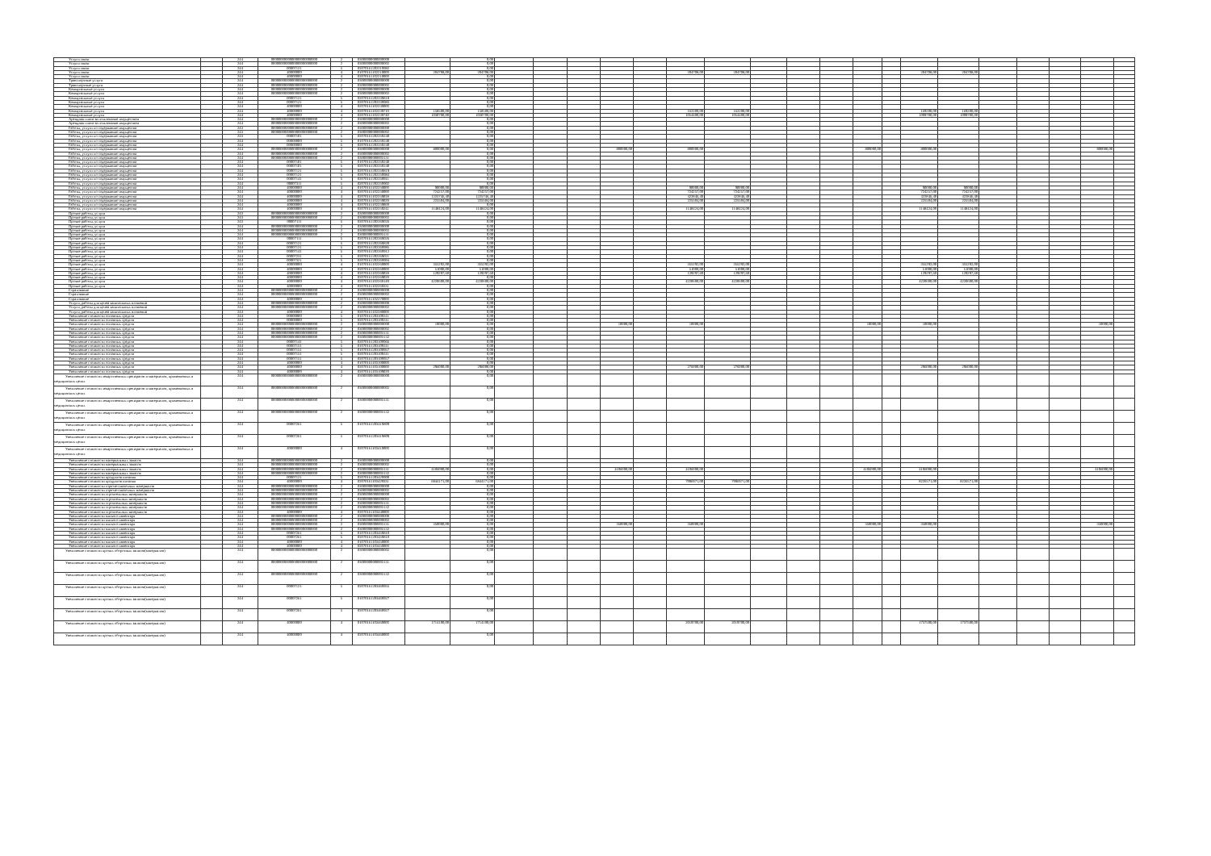| Услуги связи | | 244 | 0000000000000000000000000 | 2 | 03000000000000000 | | 0,00 | | | | | | | | | | | | | | | | | | | | |
| Услуги связи | | 244 | 0000000000000000000000000 | 2 | 03000000000000002 | | 0,00 | | | | | | | | | | | | | | | | | | | | |
| Услуги связи | | 244 | 00007121 | 5 | 02070161202219982 | | 0,00 | | | | | | | | | | | | | | | | | | | | |
| Услуги связи | | 244 | 40000000 | 4 | 01070161102210000 | 204708,00 | 204708,00 | | | | | | 204708,00 | 204708,00 | | | | | | 204708,00 | 204708,00 | | | | | | |
| Услуги связи | | 244 | 40000000 | 4 | 02070161102210000 | | 0,00 | | | | | | | | | | | | | | | | | | | | |
| Транспортные услуги | | 244 | 0000000000000000000000000 | 2 | 03000000000000000 | | 0,00 | | | | | | | | | | | | | | | | | | | | |
| Транспортные услуги | | 244 | 0000000000000000000000000 | 2 | 03000000000000002 | | 0,00 | | | | | | | | | | | | | | | | | | | | |
| Коммунальные услуги | | 244 | 0000000000000000000000000 | 2 | 03000000000000000 | | 0,00 | | | | | | | | | | | | | | | | | | | | |
| Коммунальные услуги | | 244 | 0000000000000000000000000 | 2 | 03000000000000002 | | 0,00 | | | | | | | | | | | | | | | | | | | | |
| Коммунальные услуги | | 244 | 00007121 | 5 | 02070161202239818 | | 0,00 | | | | | | | | | | | | | | | | | | | | |
| Коммунальные услуги | | 244 | 00007121 | 5 | 02070161202239983 | | 0,00 | | | | | | | | | | | | | | | | | | | | |
| Коммунальные услуги | | 244 | 40000000 | 4 | 02070161102230000 | | 0,00 | | | | | | | | | | | | | | | | | | | | |
| Коммунальные услуги | | 244 | 40000000 | 4 | 02070161102239710 | 158500,00 | 158500,00 | | | | | | 162200,00 | 162200,00 | | | | | | 169200,00 | 169200,00 | | | | | | |
| Коммунальные услуги | | 244 | 40000000 | 4 | 02070161102239740 | 1030700,00 | 1030700,00 | | | | | | 1054400,00 | 1054400,00 | | | | | | 1099700,00 | 1099700,00 | | | | | | |
| Арендная плата за пользование имуществом | | 244 | 0000000000000000000000000 | 2 | 03000000000000000 | | 0,00 | | | | | | | | | | | | | | | | | | | | |
| Арендная плата за пользование имуществом | | 244 | 0000000000000000000000000 | 2 | 03000000000000002 | | 0,00 | | | | | | | | | | | | | | | | | | | | |
| Работы, услуги по содержанию имущества | | 243 | 0000000000000000000000000 | 2 | 03000000000000000 | | 0,00 | | | | | | | | | | | | | | | | | | | | |
| Работы, услуги по содержанию имущества | | 243 | 0000000000000000000000000 | 2 | 03000000000000002 | | 0,00 | | | | | | | | | | | | | | | | | | | | |
| Работы, услуги по содержанию имущества | | 243 | 00007101 | 5 | 02070161202259240 | | 0,00 | | | | | | | | | | | | | | | | | | | | |
| Работы, услуги по содержанию имущества | | 244 | 00000000 | 5 | 01070161202259240 | | 0,00 | | | | | | | | | | | | | | | | | | | | |
| Работы, услуги по содержанию имущества | | 244 | 00000000 | 5 | 02070161202259240 | | 0,00 | | | | | | | | | | | | | | | | | | | | |
| Работы, услуги по содержанию имущества | | 244 | 0000000000000000000000000 | 2 | 03000000000000000 | 800000,00 | 0,00 | | | | 800000,00 | | 800000,00 | | | | | 800000,00 | | 800000,00 | | | | | 800000,00 | | |
| Работы, услуги по содержанию имущества | | 244 | 0000000000000000000000000 | 2 | 03000000000000002 | | 0,00 | | | | | | | | | | | | | | | | | | | | |
| Работы, услуги по содержанию имущества | | 244 | 0000000000000000000000000 | 2 | 03000000000003131 | | 0,00 | | | | | | | | | | | | | | | | | | | | |
| Работы, услуги по содержанию имущества | | 244 | 00007101 | 5 | 01070161202259240 | | 0,00 | | | | | | | | | | | | | | | | | | | | |
| Работы, услуги по содержанию имущества | | 244 | 00007101 | 5 | 02070161202259240 | | 0,00 | | | | | | | | | | | | | | | | | | | | |
| Работы, услуги по содержанию имущества | | 244 | 00007121 | 5 | 02070161202259819 | | 0,00 | | | | | | | | | | | | | | | | | | | | |
| Работы, услуги по содержанию имущества | | 244 | 00007121 | 5 | 02070161202259984 | | 0,00 | | | | | | | | | | | | | | | | | | | | |
| Работы, услуги по содержанию имущества | | 244 | 00007141 | 5 | 02070161202259911 | | 0,00 | | | | | | | | | | | | | | | | | | | | |
| Работы, услуги по содержанию имущества | | 244 | 00007311 | 5 | 02070161202259902 | | 0,00 | | | | | | | | | | | | | | | | | | | | |
| Работы, услуги по содержанию имущества | | 244 | 40000000 | 4 | 01070161102250000 | 90000,00 | 90000,00 | | | | | | 90000,00 | 90000,00 | | | | | | 90000,00 | 90000,00 | | | | | | |
| Работы, услуги по содержанию имущества | | 244 | 40000000 | 4 | 02070161102250000 | 724257,00 | 724257,00 | | | | | | 724257,00 | 724257,00 | | | | | | 724257,00 | 724257,00 | | | | | | |
| Работы, услуги по содержанию имущества | | 244 | 40000000 | 4 | 02070161102259028 | 1225746,40 | 1225746,40 | | | | | | 422846,40 | 422846,40 | | | | | | 422846,40 | 422846,40 | | | | | | |
| Работы, услуги по содержанию имущества | | 244 | 40000000 | 4 | 02070161102259029 | 225504,00 | 225504,00 | | | | | | 225504,00 | 225504,00 | | | | | | 225504,00 | 225504,00 | | | | | | |
| Работы, услуги по содержанию имущества | | 244 | 40000000 | 4 | 02070161102259069 | | 0,00 | | | | | | | | | | | | | | | | | | | | |
| Работы, услуги по содержанию имущества | | 244 | 40000000 | 4 | 02070161102259241 | 1148424,00 | 1148424,00 | | | | | | 1148424,00 | 1148424,00 | | | | | | 1148424,00 | 1148424,00 | | | | | | |
| Прочие работы, услуги | | 243 | 0000000000000000000000000 | 2 | 03000000000000000 | | 0,00 | | | | | | | | | | | | | | | | | | | | |
| Прочие работы, услуги | | 243 | 0000000000000000000000000 | 2 | 03000000000000002 | | 0,00 | | | | | | | | | | | | | | | | | | | | |
| Прочие работы, услуги | | 243 | 00007111 | 5 | 02070161202269026 | | 0,00 | | | | | | | | | | | | | | | | | | | | |
| Прочие работы, услуги | | 244 | 0000000000000000000000000 | 2 | 03000000000000000 | | 0,00 | | | | | | | | | | | | | | | | | | | | |
| Прочие работы, услуги | | 244 | 0000000000000000000000000 | 2 | 03000000000000002 | | 0,00 | | | | | | | | | | | | | | | | | | | | |
| Прочие работы, услуги | | 244 | 0000000000000000000000000 | 2 | 03000000000003131 | | 0,00 | | | | | | | | | | | | | | | | | | | | |
| Прочие работы, услуги | | 244 | 00007111 | 5 | 02070161202269026 | | 0,00 | | | | | | | | | | | | | | | | | | | | |
| Прочие работы, услуги | | 244 | 00007121 | 5 | 02070161202269820 | | 0,00 | | | | | | | | | | | | | | | | | | | | |
| Прочие работы, услуги | | 244 | 00007121 | 5 | 02070161202269985 | | 0,00 | | | | | | | | | | | | | | | | | | | | |
| Прочие работы, услуги | | 244 | 00007141 | 5 | 02070161202269912 | | 0,00 | | | | | | | | | | | | | | | | | | | | |
| Прочие работы, услуги | | 244 | 00007231 | 5 | 02070161202269021 | | 0,00 | | | | | | | | | | | | | | | | | | | | |
| Прочие работы, услуги | | 244 | 00007321 | 5 | 02070161202269904 | | 0,00 | | | | | | | | | | | | | | | | | | | | |
| Прочие работы, услуги | | 244 | 40000000 | 4 | 01070161102260000 | 355292,00 | 355292,00 | | | | | | 355292,00 | 355292,00 | | | | | | 355292,00 | 355292,00 | | | | | | |
| Прочие работы, услуги | | 244 | 40000000 | 4 | 02070161102260000 | 51000,00 | 51000,00 | | | | | | 51000,00 | 51000,00 | | | | | | 51000,00 | 51000,00 | | | | | | |
| Прочие работы, услуги | | 244 | 40000000 | 4 | 02070161102269028 | 129297,60 | 129297,60 | | | | | | 129297,60 | 129297,60 | | | | | | 129297,60 | 129297,60 | | | | | | |
| Прочие работы, услуги | | 244 | 40000000 | 4 | 02070161102269029 | | 0,00 | | | | | | | | | | | | | | | | | | | | |
| Прочие работы, услуги | | 244 | 40000000 | 4 | 02070161102269149 | 4220600,00 | 4220600,00 | | | | | | 4220600,00 | 4220600,00 | | | | | | 4220600,00 | 4220600,00 | | | | | | |
| Прочие работы, услуги | | 244 | 40000000 | 4 | 02070161102269331 | | 0,00 | | | | | | | | | | | | | | | | | | | | |
| Страхование | | 244 | 0000000000000000000000000 | 2 | 03000000000000000 | | 0,00 | | | | | | | | | | | | | | | | | | | | |
| Страхование | | 244 | 0000000000000000000000000 | 2 | 03000000000000002 | | 0,00 | | | | | | | | | | | | | | | | | | | | |
| Страхование | | 244 | 40000000 | 4 | 02070161102270000 | | 0,00 | | | | | | | | | | | | | | | | | | | | |
| Услуги, работы для целей капитальных вложений | | 244 | 0000000000000000000000000 | 2 | 03000000000000000 | | 0,00 | | | | | | | | | | | | | | | | | | | | |
| Услуги, работы для целей капитальных вложений | | 244 | 0000000000000000000000000 | 2 | 03000000000000002 | | 0,00 | | | | | | | | | | | | | | | | | | | | |
| Услуги, работы для целей капитальных вложений | | 244 | 40000000 | 4 | 02070161102280000 | | 0,00 | | | | | | | | | | | | | | | | | | | | |
| Увеличение стоимости основных средств | | 244 | 00000000 | 5 | 01070161203109311 | | 0,00 | | | | | | | | | | | | | | | | | | | | |
| Увеличение стоимости основных средств | | 244 | 00000000 | 5 | 02070161203109311 | | 0,00 | | | | | | | | | | | | | | | | | | | | |
| Увеличение стоимости основных средств | | 244 | 0000000000000000000000000 | 2 | 03000000000000000 | 10000,00 | 0,00 | | | | 10000,00 | | 10000,00 | | | | | 10000,00 | | 10000,00 | | | | | 10000,00 | | |
| Увеличение стоимости основных средств | | 244 | 0000000000000000000000000 | 2 | 03000000000000002 | | 0,00 | | | | | | | | | | | | | | | | | | | | |
| Увеличение стоимости основных средств | | 244 | 0000000000000000000000000 | 2 | 03000000000003131 | | 0,00 | | | | | | | | | | | | | | | | | | | | |
| Увеличение стоимости основных средств | | 244 | 0000000000000000000000000 | 2 | 03000000000003132 | | 0,00 | | | | | | | | | | | | | | | | | | | | |
| Увеличение стоимости основных средств | | 244 | 00007141 | 5 | 02070161203109966 | | 0,00 | | | | | | | | | | | | | | | | | | | | |
| Увеличение стоимости основных средств | | 244 | 00007151 | 5 | 01070161203109311 | | 0,00 | | | | | | | | | | | | | | | | | | | | |
| Увеличение стоимости основных средств | | 244 | 00007151 | 5 | 01070161203109957 | | 0,00 | | | | | | | | | | | | | | | | | | | | |
| Увеличение стоимости основных средств | | 244 | 00007151 | 5 | 02070161203109311 | | 0,00 | | | | | | | | | | | | | | | | | | | | |
| Увеличение стоимости основных средств | | 244 | 00007151 | 5 | 02070161203109957 | | 0,00 | | | | | | | | | | | | | | | | | | | | |
| Увеличение стоимости основных средств | | 244 | 40000000 | 4 | 01070161103100000 | | 0,00 | | | | | | | | | | | | | | | | | | | | |
| Увеличение стоимости основных средств | | 244 | 40000000 | 4 | 02070161103100000 | 296000,00 | 296000,00 | | | | | | 276000,00 | 276000,00 | | | | | | 296000,00 | 296000,00 | | | | | | |
| Увеличение стоимости основных средств | | 244 | 40000000 | 4 | 02070161103109029 | | 0,00 | | | | | | | | | | | | | | | | | | | | |
| Увеличение стоимости лекарственных препаратов и материалов, применяемых в медицинских целях | | 244 | 0000000000000000000000000 | 2 | 03000000000000000 | | 0,00 | | | | | | | | | | | | | | | | | | | | |
| Увеличение стоимости лекарственных препаратов и материалов, применяемых в медицинских целях | | 244 | 0000000000000000000000000 | 2 | 03000000000000002 | | 0,00 | | | | | | | | | | | | | | | | | | | | |
| Увеличение стоимости лекарственных препаратов и материалов, применяемых в медицинских целях | | 244 | 0000000000000000000000000 | 2 | 03000000000003131 | | 0,00 | | | | | | | | | | | | | | | | | | | | |
| Увеличение стоимости лекарственных препаратов и материалов, применяемых в медицинских целях | | 244 | 0000000000000000000000000 | 2 | 03000000000003132 | | 0,00 | | | | | | | | | | | | | | | | | | | | |
| Увеличение стоимости лекарственных препаратов и материалов, применяемых в медицинских целях | | 244 | 00007261 | 5 | 01070161203419809 | | 0,00 | | | | | | | | | | | | | | | | | | | | |
| Увеличение стоимости лекарственных препаратов и материалов, применяемых в медицинских целях | | 244 | 00007261 | 5 | 02070161203419809 | | 0,00 | | | | | | | | | | | | | | | | | | | | |
| Увеличение стоимости лекарственных препаратов и материалов, применяемых в медицинских целях | | 244 | 40000000 | 4 | 02070161103410000 | | 0,00 | | | | | | | | | | | | | | | | | | | | |
| Увеличение стоимости материальных запасов | | 244 | 0000000000000000000000000 | 2 | 03000000000000000 | | 0,00 | | | | | | | | | | | | | | | | | | | | |
| Увеличение стоимости материальных запасов | | 244 | 0000000000000000000000000 | 2 | 03000000000000002 | | 0,00 | | | | | | | | | | | | | | | | | | | | |
| Увеличение стоимости материальных запасов | | 244 | 0000000000000000000000000 | 2 | 03000000000003131 | 4106000,00 | 0,00 | | | | 4106000,00 | | 4106000,00 | | | | | 4106000,00 | | 4106000,00 | | | | | 4106000,00 | | |
| Увеличение стоимости материальных запасов | | 244 | 0000000000000000000000000 | 2 | 03000000000003132 | | 0,00 | | | | | | | | | | | | | | | | | | | | |
| Увеличение стоимости продуктов питания | | 244 | 00007121 | 5 | 02070161203429900 | | 0,00 | | | | | | | | | | | | | | | | | | | | |
| Увеличение стоимости продуктов питания | | 244 | 40000000 | 4 | 02070161103429331 | 6844171,00 | 6844171,00 | | | | | | 7996971,00 | 7996971,00 | | | | | | 8226571,00 | 8226571,00 | | | | | | |
| Увеличение стоимости горюче-смазочных материалов | | 244 | 0000000000000000000000000 | 2 | 03000000000000000 | | 0,00 | | | | | | | | | | | | | | | | | | | | |
| Увеличение стоимости горюче-смазочных материалов | | 244 | 0000000000000000000000000 | 2 | 03000000000000002 | | 0,00 | | | | | | | | | | | | | | | | | | | | |
| Увеличение стоимости строительных материалов | | 244 | 0000000000000000000000000 | 2 | 03000000000000000 | | 0,00 | | | | | | | | | | | | | | | | | | | | |
| Увеличение стоимости строительных материалов | | 244 | 0000000000000000000000000 | 2 | 03000000000000002 | | 0,00 | | | | | | | | | | | | | | | | | | | | |
| Увеличение стоимости строительных материалов | | 244 | 0000000000000000000000000 | 2 | 03000000000003131 | | 0,00 | | | | | | | | | | | | | | | | | | | | |
| Увеличение стоимости строительных материалов | | 244 | 0000000000000000000000000 | 2 | 03000000000003132 | | 0,00 | | | | | | | | | | | | | | | | | | | | |
| Увеличение стоимости строительных материалов | | 244 | 40000000 | 4 | 02070161103440000 | | 0,00 | | | | | | | | | | | | | | | | | | | | |
| Увеличение стоимости мягкого инвентаря | | 244 | 0000000000000000000000000 | 2 | 03000000000000000 | | 0,00 | | | | | | | | | | | | | | | | | | | | |
| Увеличение стоимости мягкого инвентаря | | 244 | 0000000000000000000000000 | 2 | 03000000000000002 | | 0,00 | | | | | | | | | | | | | | | | | | | | |
| Увеличение стоимости мягкого инвентаря | | 244 | 0000000000000000000000000 | 2 | 03000000000003131 | 350000,00 | 0,00 | | | | 350000,00 | | 350000,00 | | | | | 350000,00 | | 350000,00 | | | | | 350000,00 | | |
| Увеличение стоимости мягкого инвентаря | | 244 | 0000000000000000000000000 | 2 | 03000000000003132 | | 0,00 | | | | | | | | | | | | | | | | | | | | |
| Увеличение стоимости мягкого инвентаря | | 244 | 00007261 | 5 | 01070161203459810 | | 0,00 | | | | | | | | | | | | | | | | | | | | |
| Увеличение стоимости мягкого инвентаря | | 244 | 00007261 | 5 | 02070161203459810 | | 0,00 | | | | | | | | | | | | | | | | | | | | |
| Увеличение стоимости мягкого инвентаря | | 244 | 40000000 | 4 | 01070161103450000 | | 0,00 | | | | | | | | | | | | | | | | | | | | |
| Увеличение стоимости мягкого инвентаря | | 244 | 40000000 | 4 | 02070161103450000 | | 0,00 | | | | | | | | | | | | | | | | | | | | |
| Увеличение стоимости прочих оборотных запасов(материалов) | | 244 | 0000000000000000000000000 | 2 | 03000000000000002 | | 0,00 | | | | | | | | | | | | | | | | | | | | |
| Увеличение стоимости прочих оборотных запасов(материалов) | | 244 | 0000000000000000000000000 | 2 | 03000000000003131 | | 0,00 | | | | | | | | | | | | | | | | | | | | |
| Увеличение стоимости прочих оборотных запасов(материалов) | | 244 | 0000000000000000000000000 | 2 | 03000000000003132 | | 0,00 | | | | | | | | | | | | | | | | | | | | |
| Увеличение стоимости прочих оборотных запасов(материалов) | | 244 | 00007121 | 5 | 02070161203469955 | | 0,00 | | | | | | | | | | | | | | | | | | | | |
| Увеличение стоимости прочих оборотных запасов(материалов) | | 244 | 00007261 | 5 | 01070161203469927 | | 0,00 | | | | | | | | | | | | | | | | | | | | |
| Увеличение стоимости прочих оборотных запасов(материалов) | | 244 | 00007261 | 5 | 02070161203469927 | | 0,00 | | | | | | | | | | | | | | | | | | | | |
| Увеличение стоимости прочих оборотных запасов(материалов) | | 244 | 40000000 | 4 | 01070161103460000 | 1714100,00 | 1714100,00 | | | | | | 2019700,00 | 2019700,00 | | | | | | 1737500,00 | 1737500,00 | | | | | | |
| Увеличение стоимости прочих оборотных запасов(материалов) | | 244 | 40000000 | 4 | 02070161103460000 | | 0,00 | | | | | | | | | | | | | | | | | | | | |